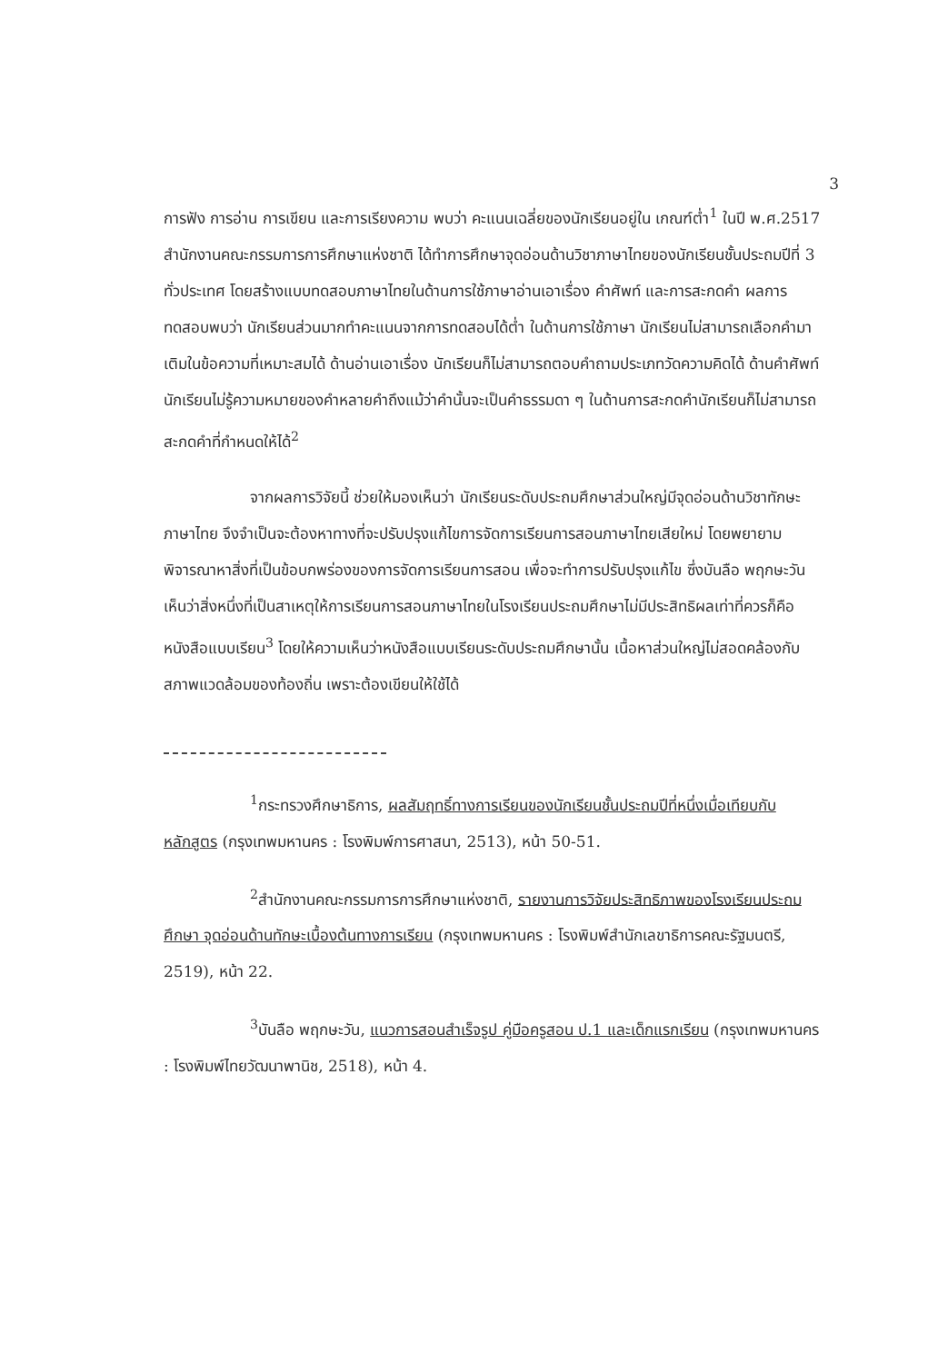3
การฟัง การอ่าน การเขียน และการเรียงความ พบว่า คะแนนเฉลี่ยของนักเรียนอยู่ใน เกณฑ์ต่ำ<sup>1</sup> ในปี พ.ศ.2517 สำนักงานคณะกรรมการการศึกษาแห่งชาติ ได้ทำการศึกษาจุดอ่อนด้านวิชาภาษาไทยของนักเรียนชั้นประถมปีที่ 3 ทั่วประเทศ โดยสร้างแบบทดสอบภาษาไทยในด้านการใช้ภาษาอ่านเอาเรื่อง คำศัพท์ และการสะกดคำ ผลการทดสอบพบว่า นักเรียนส่วนมากทำคะแนนจากการทดสอบได้ต่ำ ในด้านการใช้ภาษา นักเรียนไม่สามารถเลือกคำมาเติมในข้อความที่เหมาะสมได้ ด้านอ่านเอาเรื่อง นักเรียนก็ไม่สามารถตอบคำถามประเภทวัดความคิดได้ ด้านคำศัพท์ นักเรียนไม่รู้ความหมายของคำหลายคำถึงแม้ว่าคำนั้นจะเป็นคำธรรมดา ๆ ในด้านการสะกดคำนักเรียนก็ไม่สามารถสะกดคำที่กำหนดให้ได้<sup>2</sup>
จากผลการวิจัยนี้ ช่วยให้มองเห็นว่า นักเรียนระดับประถมศึกษาส่วนใหญ่มีจุดอ่อนด้านวิชาทักษะภาษาไทย จึงจำเป็นจะต้องหาทางที่จะปรับปรุงแก้ไขการจัดการเรียนการสอนภาษาไทยเสียใหม่ โดยพยายามพิจารณาหาสิ่งที่เป็นข้อบกพร่องของการจัดการเรียนการสอน เพื่อจะทำการปรับปรุงแก้ไข ซึ่งบันลือ พฤกษะวัน เห็นว่าสิ่งหนึ่งที่เป็นสาเหตุให้การเรียนการสอนภาษาไทยในโรงเรียนประถมศึกษาไม่มีประสิทธิผลเท่าที่ควรก็คือ หนังสือแบบเรียน<sup>3</sup> โดยให้ความเห็นว่าหนังสือแบบเรียนระดับประถมศึกษานั้น เนื้อหาส่วนใหญ่ไม่สอดคล้องกับสภาพแวดล้อมของท้องถิ่น เพราะต้องเขียนให้ใช้ได้
<sup>1</sup> กระทรวงศึกษาธิการ, ผลสัมฤทธิ์ทางการเรียนของนักเรียนชั้นประถมปีที่หนึ่งเมื่อเทียบกับหลักสูตร (กรุงเทพมหานคร : โรงพิมพ์การศาสนา, 2513), หน้า 50-51.
<sup>2</sup> สำนักงานคณะกรรมการการศึกษาแห่งชาติ, รายงานการวิจัยประสิทธิภาพของโรงเรียนประถมศึกษา จุดอ่อนด้านทักษะเบื้องต้นทางการเรียน (กรุงเทพมหานคร : โรงพิมพ์สำนักเลขาธิการคณะรัฐมนตรี, 2519), หน้า 22.
<sup>3</sup> บันลือ พฤกษะวัน, แนวการสอนสำเร็จรูป คู่มือครูสอน ป.1 และเด็กแรกเรียน (กรุงเทพมหานคร : โรงพิมพ์ไทยวัฒนาพานิช, 2518), หน้า 4.